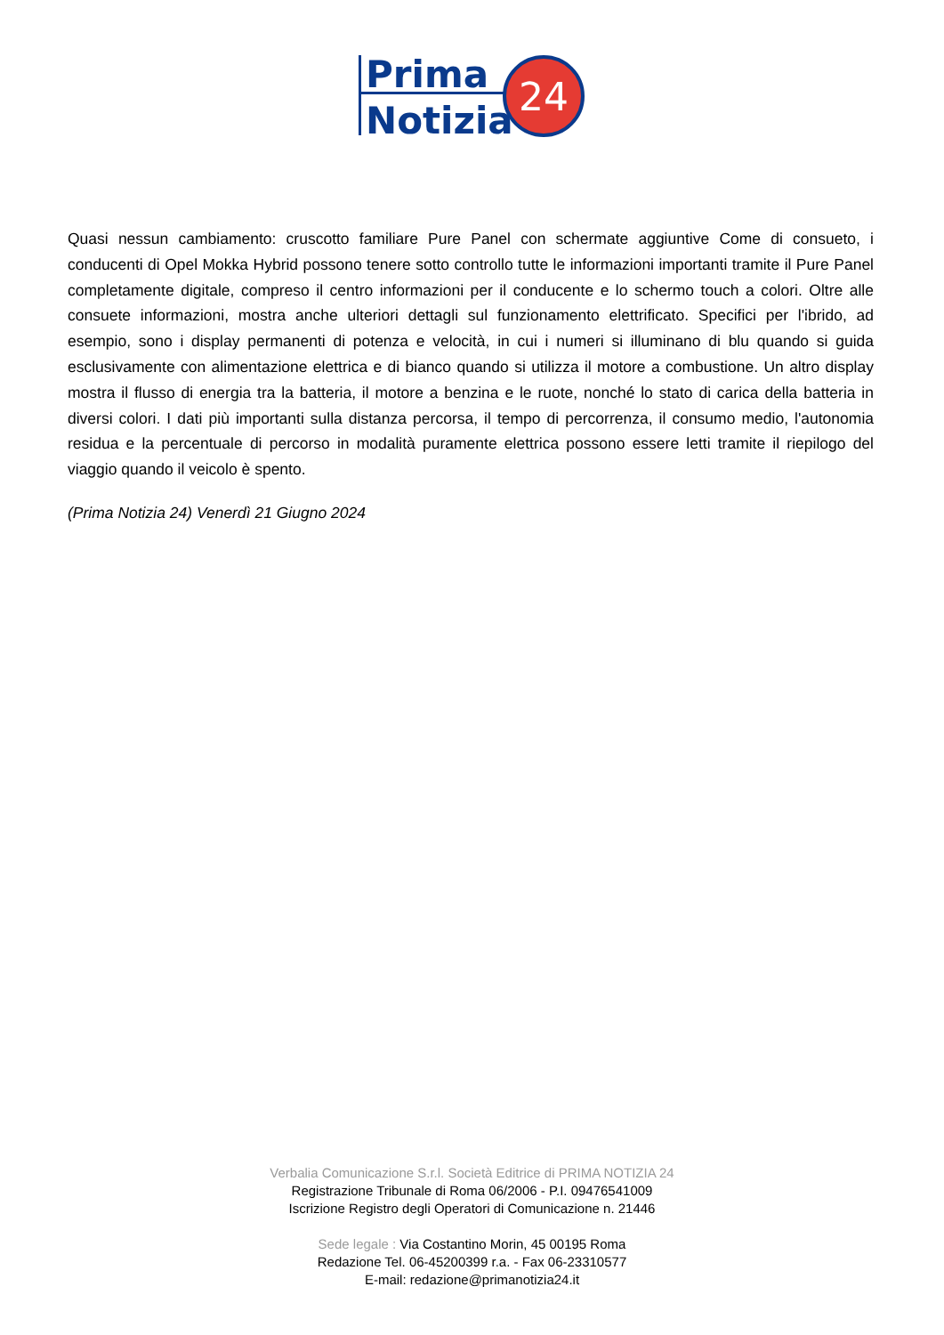Prima
Notizia
24
Quasi nessun cambiamento: cruscotto familiare Pure Panel con schermate aggiuntive Come di consueto, i conducenti di Opel Mokka Hybrid possono tenere sotto controllo tutte le informazioni importanti tramite il Pure Panel completamente digitale, compreso il centro informazioni per il conducente e lo schermo touch a colori. Oltre alle consuete informazioni, mostra anche ulteriori dettagli sul funzionamento elettrificato. Specifici per l'ibrido, ad esempio, sono i display permanenti di potenza e velocità, in cui i numeri si illuminano di blu quando si guida esclusivamente con alimentazione elettrica e di bianco quando si utilizza il motore a combustione. Un altro display mostra il flusso di energia tra la batteria, il motore a benzina e le ruote, nonché lo stato di carica della batteria in diversi colori. I dati più importanti sulla distanza percorsa, il tempo di percorrenza, il consumo medio, l'autonomia residua e la percentuale di percorso in modalità puramente elettrica possono essere letti tramite il riepilogo del viaggio quando il veicolo è spento.
(Prima Notizia 24) Venerdì 21 Giugno 2024
Verbalia Comunicazione S.r.l. Società Editrice di PRIMA NOTIZIA 24
Registrazione Tribunale di Roma 06/2006 - P.I. 09476541009
Iscrizione Registro degli Operatori di Comunicazione n. 21446
Sede legale : Via Costantino Morin, 45 00195 Roma
Redazione Tel. 06-45200399 r.a. - Fax 06-23310577
E-mail: redazione@primanotizia24.it